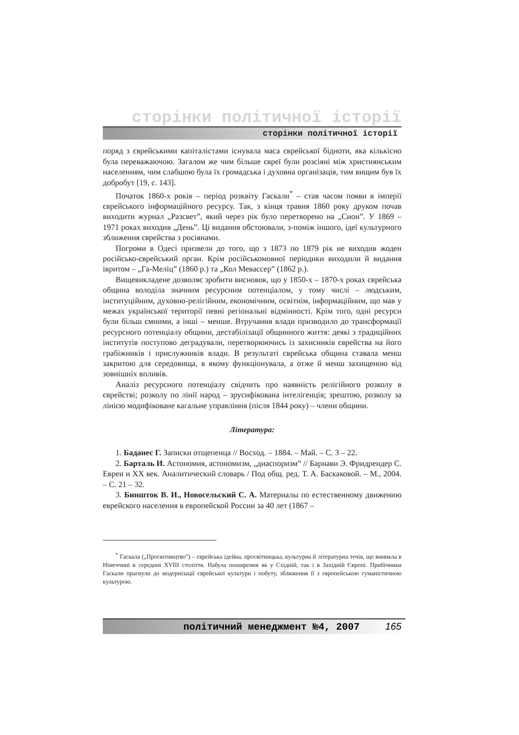сторінки політичної історії
сторінки політичної історії
поряд з єврейськими капіталістами існувала маса єврейської бідноти, яка кількісно була переважаючою. Загалом же чим більше євреї були розсіяні між християнським населенням, чим слабшою була їх громадська і духовна організація, тим вищим був їх добробут [19, с. 143].
Початок 1860-х років – період розквіту Гаскали<sup>*</sup> – став часом появи в імперії єврейського інформаційного ресурсу. Так, з кінця травня 1860 року друком почав виходити журнал „Разсвет”, який через рік було перетворено на „Сион”. У 1869 – 1971 роках виходив „День”. Ці видання обстоювали, з-поміж іншого, ідеї культурного зближення єврейства з росіянами.
Погроми в Одесі призвели до того, що з 1873 по 1879 рік не виходив жоден російсько-єврейський орган. Крім російськомовної періодики виходили й видання івритом – „Га-Меліц” (1860 р.) та „Кол Мевассер” (1862 р.).
Вищевикладене дозволяє зробити висновок, що у 1850-х – 1870-х роках єврейська община володіла значним ресурсним потенціалом, у тому числі – людським, інституційним, духовно-релігійним, економічним, освітнім, інформаційним, що мав у межах української території певні регіональні відмінності. Крім того, одні ресурси були більш ємними, а інші – менше. Втручання влади призводило до трансформації ресурсного потенціалу общини, дестабілізації общинного життя: деякі з традиційних інститутів поступово деградували, перетворюючись із захисників єврейства на його грабіжників і прислужників влади. В результаті єврейська община ставала менш закритою для середовища, в якому функціонувала, а отже й менш захищеною від зовнішніх впливів.
Аналіз ресурсного потенціалу свідчить про наявність релігійного розколу в єврействі; розколу по лінії народ – зрусифікована інтелігенція; зрештою, розколу за лінією модифіковане кагальне управління (після 1844 року) – члени общини.
Література:
1. Баданес Г. Записки отщепенца // Восход. – 1884. – Май. – С. 3 – 22.
2. Барталь И. Астономия, астономизм, „диаспоризм” // Барнави Э. Фридрендер С. Евреи и XX век. Аналитический словарь / Под общ. ред. Т. А. Баскаковой. – М., 2004. – С. 21 – 32.
3. Биншток В. И., Новосельский С. А. Материалы по естественному движению еврейского населения в европейской России за 40 лет (1867 –
<sup>*</sup> Гаскала („Просвітництво”) – єврейська ідейна, просвітницька, культурна й літературна течія, що виникла в Німеччині в середині XVIII століття. Набула поширення як у Східній, так і в Західній Європі. Прибічники Гаскали прагнули до модернізації єврейської культури і побуту, зближення її з європейською гуманістичною культурою.
політичний менеджмент №4, 2007 165